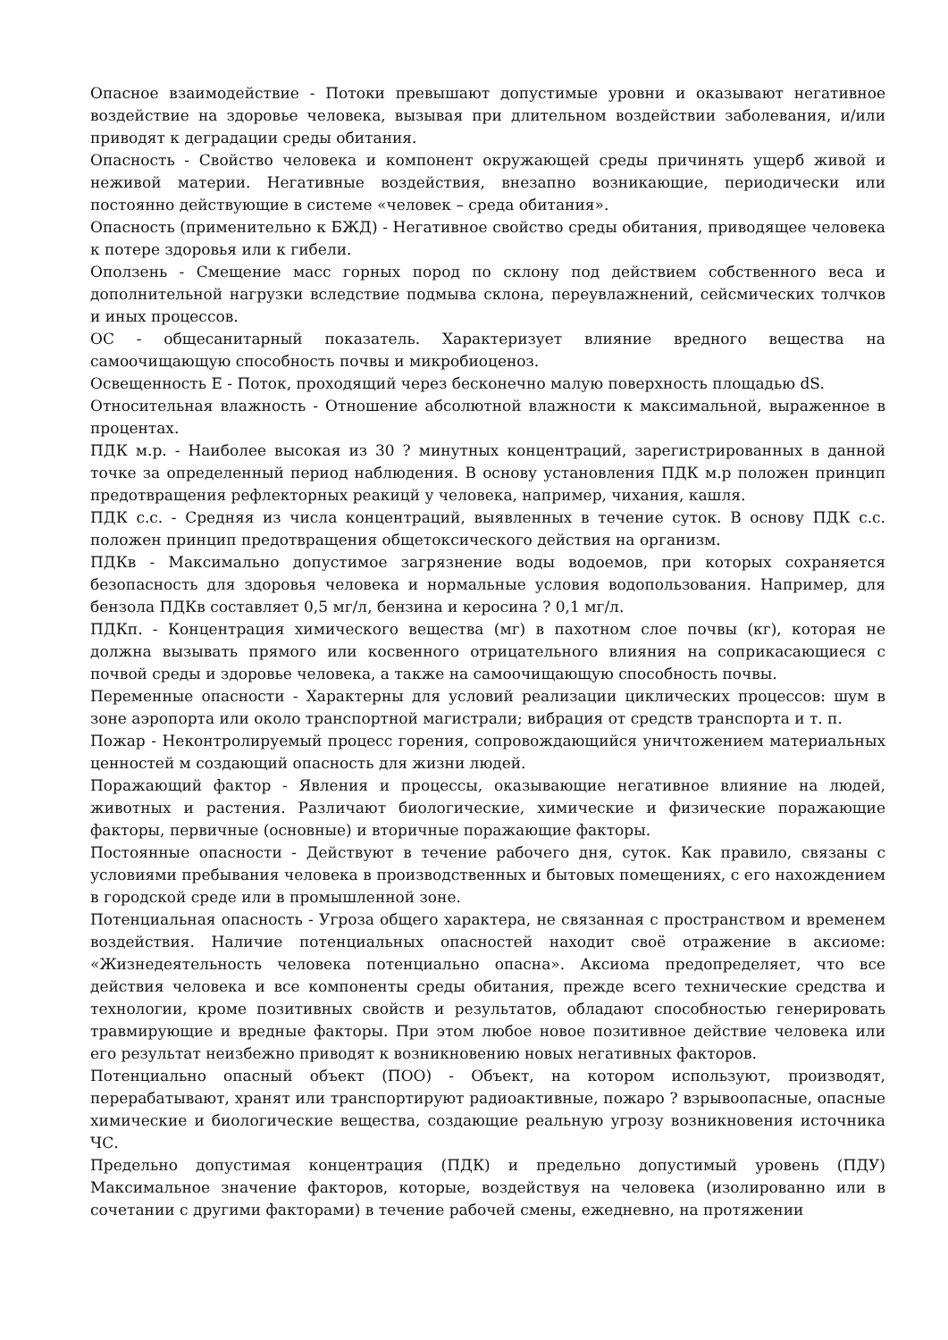Опасное взаимодействие - Потоки превышают допустимые уровни и оказывают негативное воздействие на здоровье человека, вызывая при длительном воздействии заболевания, и/или приводят к деградации среды обитания.
Опасность - Свойство человека и компонент окружающей среды причинять ущерб живой и неживой материи. Негативные воздействия, внезапно возникающие, периодически или постоянно действующие в системе «человек – среда обитания».
Опасность (применительно к БЖД) - Негативное свойство среды обитания, приводящее человека к потере здоровья или к гибели.
Оползень - Смещение масс горных пород по склону под действием собственного веса и дополнительной нагрузки вследствие подмыва склона, переувлажнений, сейсмических толчков и иных процессов.
ОС - общесанитарный показатель. Характеризует влияние вредного вещества на самоочищающую способность почвы и микробиоценоз.
Освещенность Е - Поток, проходящий через бесконечно малую поверхность площадью dS.
Относительная влажность - Отношение абсолютной влажности к максимальной, выраженное в процентах.
ПДК м.р. - Наиболее высокая из 30 ? минутных концентраций, зарегистрированных в данной точке за определенный период наблюдения. В основу установления ПДК м.р положен принцип предотвращения рефлекторных реакицй у человека, например, чихания, кашля.
ПДК с.с. - Средняя из числа концентраций, выявленных в течение суток. В основу ПДК с.с. положен принцип предотвращения общетоксического действия на организм.
ПДКв - Максимально допустимое загрязнение воды водоемов, при которых сохраняется безопасность для здоровья человека и нормальные условия водопользования. Например, для бензола ПДКв составляет 0,5 мг/л, бензина и керосина ? 0,1 мг/л.
ПДКп. - Концентрация химического вещества (мг) в пахотном слое почвы (кг), которая не должна вызывать прямого или косвенного отрицательного влияния на соприкасающиеся с почвой среды и здоровье человека, а также на самоочищающую способность почвы.
Переменные опасности - Характерны для условий реализации циклических процессов: шум в зоне аэропорта или около транспортной магистрали; вибрация от средств транспорта и т. п.
Пожар - Неконтролируемый процесс горения, сопровождающийся уничтожением материальных ценностей м создающий опасность для жизни людей.
Поражающий фактор - Явления и процессы, оказывающие негативное влияние на людей, животных и растения. Различают биологические, химические и физические поражающие факторы, первичные (основные) и вторичные поражающие факторы.
Постоянные опасности - Действуют в течение рабочего дня, суток. Как правило, связаны с условиями пребывания человека в производственных и бытовых помещениях, с его нахождением в городской среде или в промышленной зоне.
Потенциальная опасность - Угроза общего характера, не связанная с пространством и временем воздействия. Наличие потенциальных опасностей находит своё отражение в аксиоме: «Жизнедеятельность человека потенциально опасна». Аксиома предопределяет, что все действия человека и все компоненты среды обитания, прежде всего технические средства и технологии, кроме позитивных свойств и результатов, обладают способностью генерировать травмирующие и вредные факторы. При этом любое новое позитивное действие человека или его результат неизбежно приводят к возникновению новых негативных факторов.
Потенциально опасный объект (ПОО) - Объект, на котором используют, производят, перерабатывают, хранят или транспортируют радиоактивные, пожаро ? взрывоопасные, опасные химические и биологические вещества, создающие реальную угрозу возникновения источника ЧС.
Предельно допустимая концентрация (ПДК) и предельно допустимый уровень (ПДУ) Максимальное значение факторов, которые, воздействуя на человека (изолированно или в сочетании с другими факторами) в течение рабочей смены, ежедневно, на протяжении